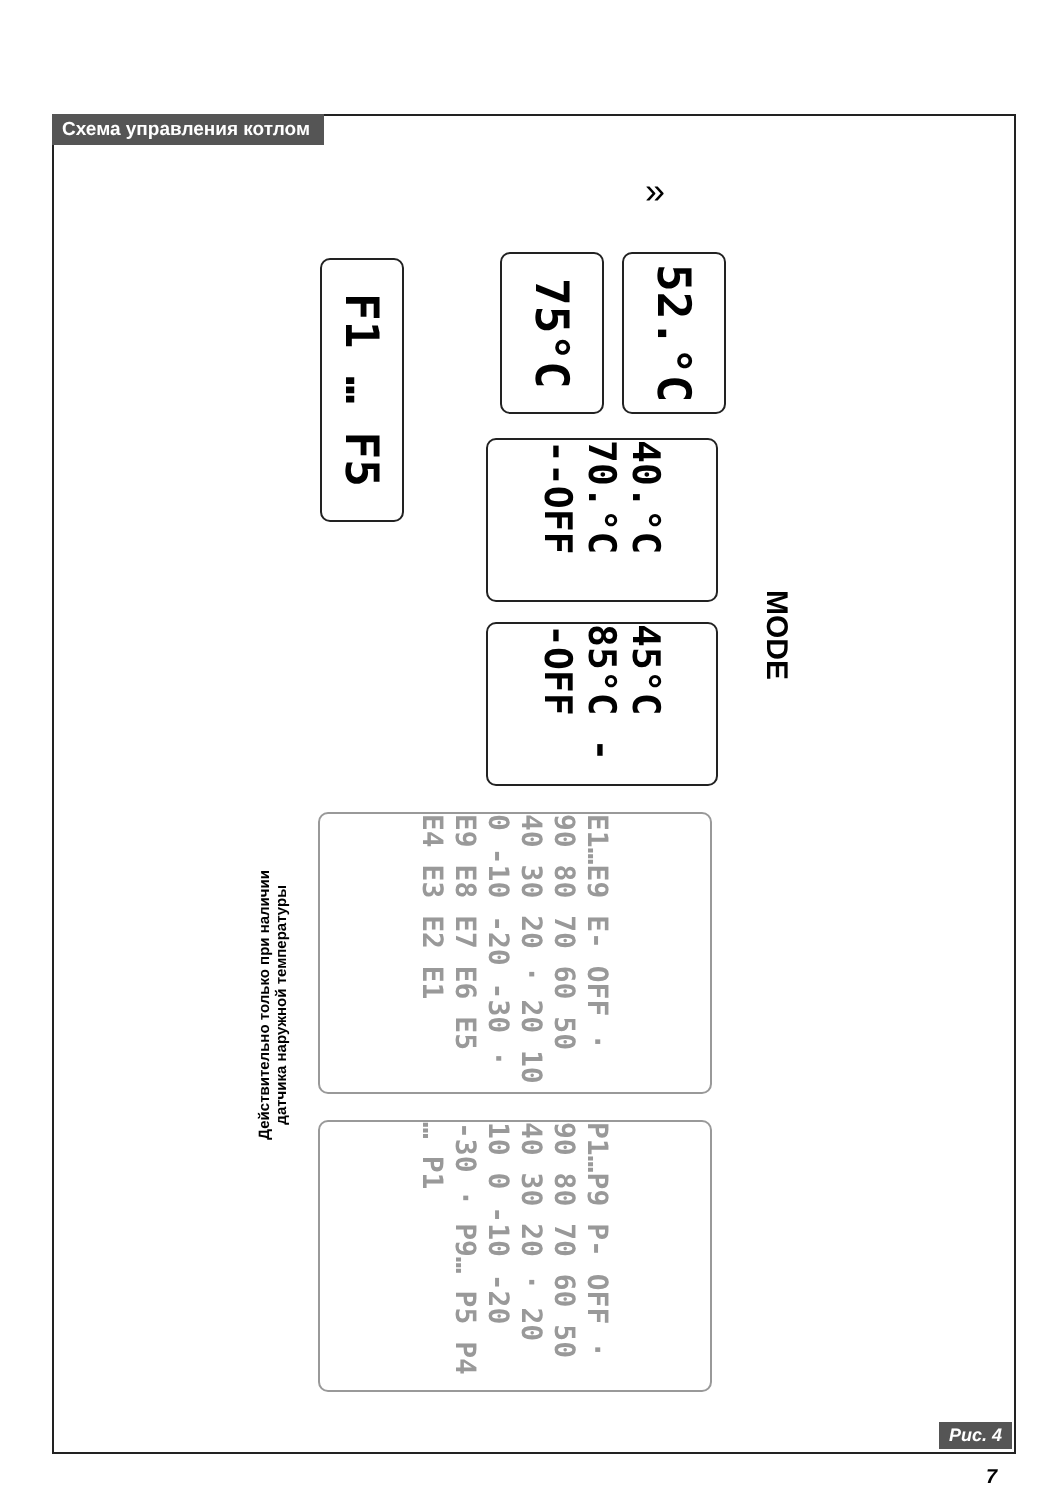Схема управления котлом
F1 … F5
75°C
52.°C
»
40.°C 70.°C --OFF
45°C 85°C --OFF
MODE
E1…E9 E- OFF · 90 80 70 60 50 40 30 20 · 20 10 0 -10 -20 -30 · E9 E8 E7 E6 E5 E4 E3 E2 E1
P1…P9 P- OFF · 90 80 70 60 50 40 30 20 · 20 10 0 -10 -20 -30 · P9… P5 P4 … P1
Действительно только при наличии
датчика наружной температуры
Рис. 4
7